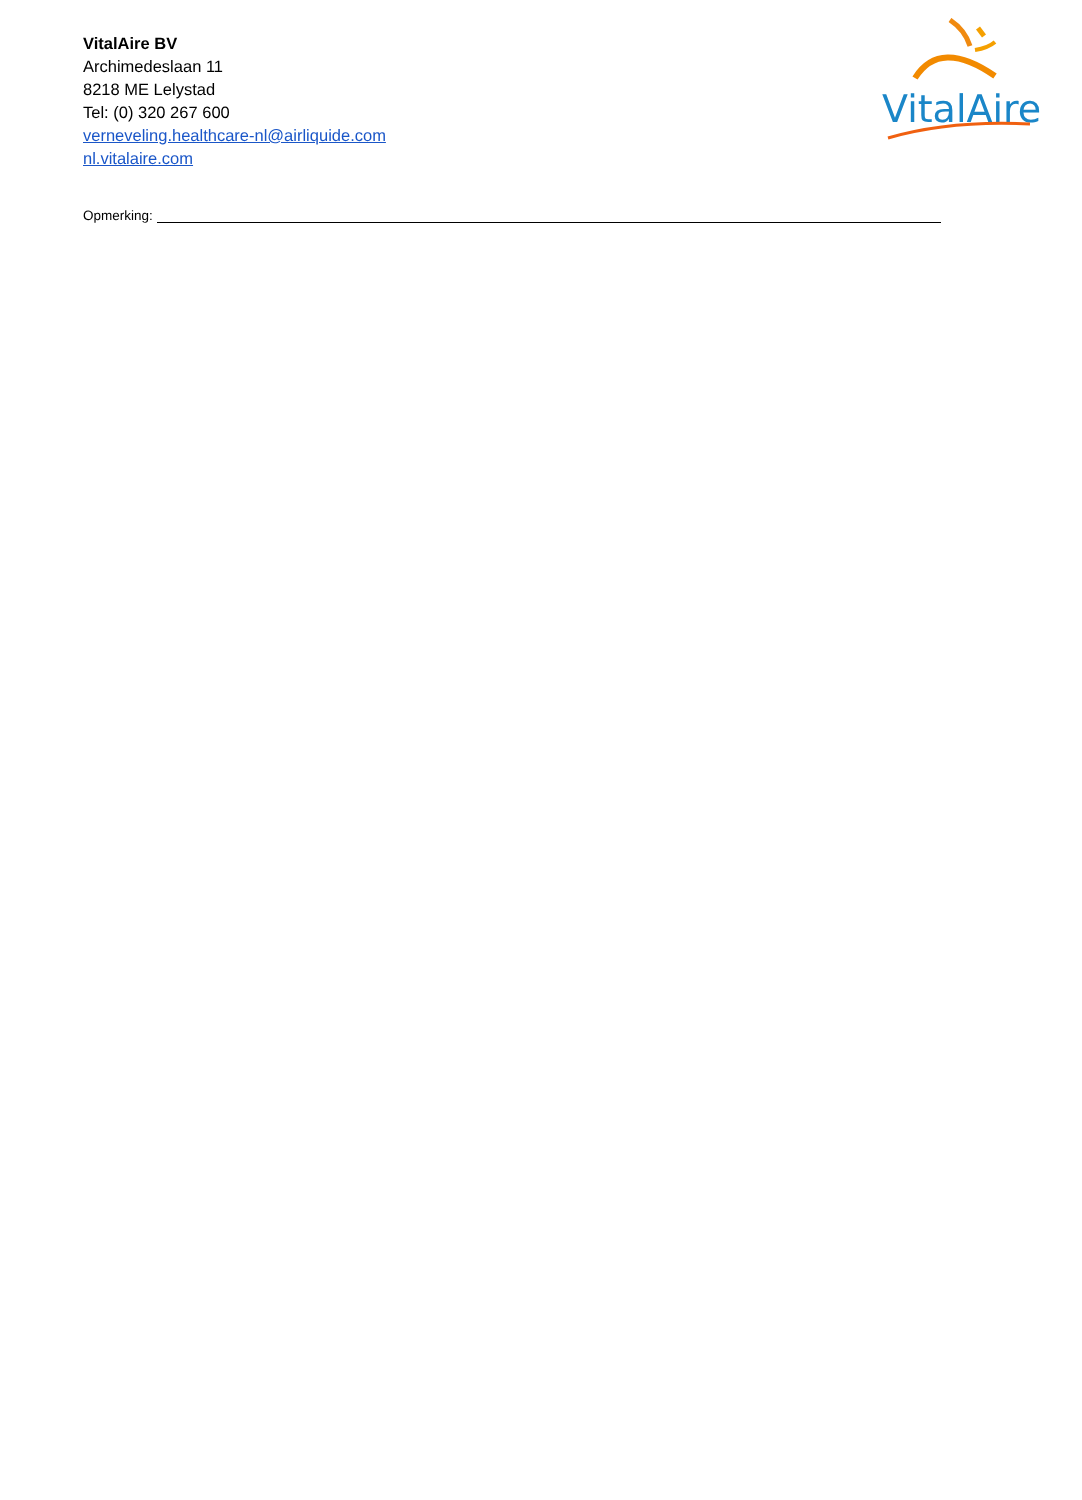VitalAire BV
Archimedeslaan 11
8218 ME Lelystad
Tel: (0) 320 267 600
verneveling.healthcare-nl@airliquide.com
nl.vitalaire.com
VitalAire
Opmerking: